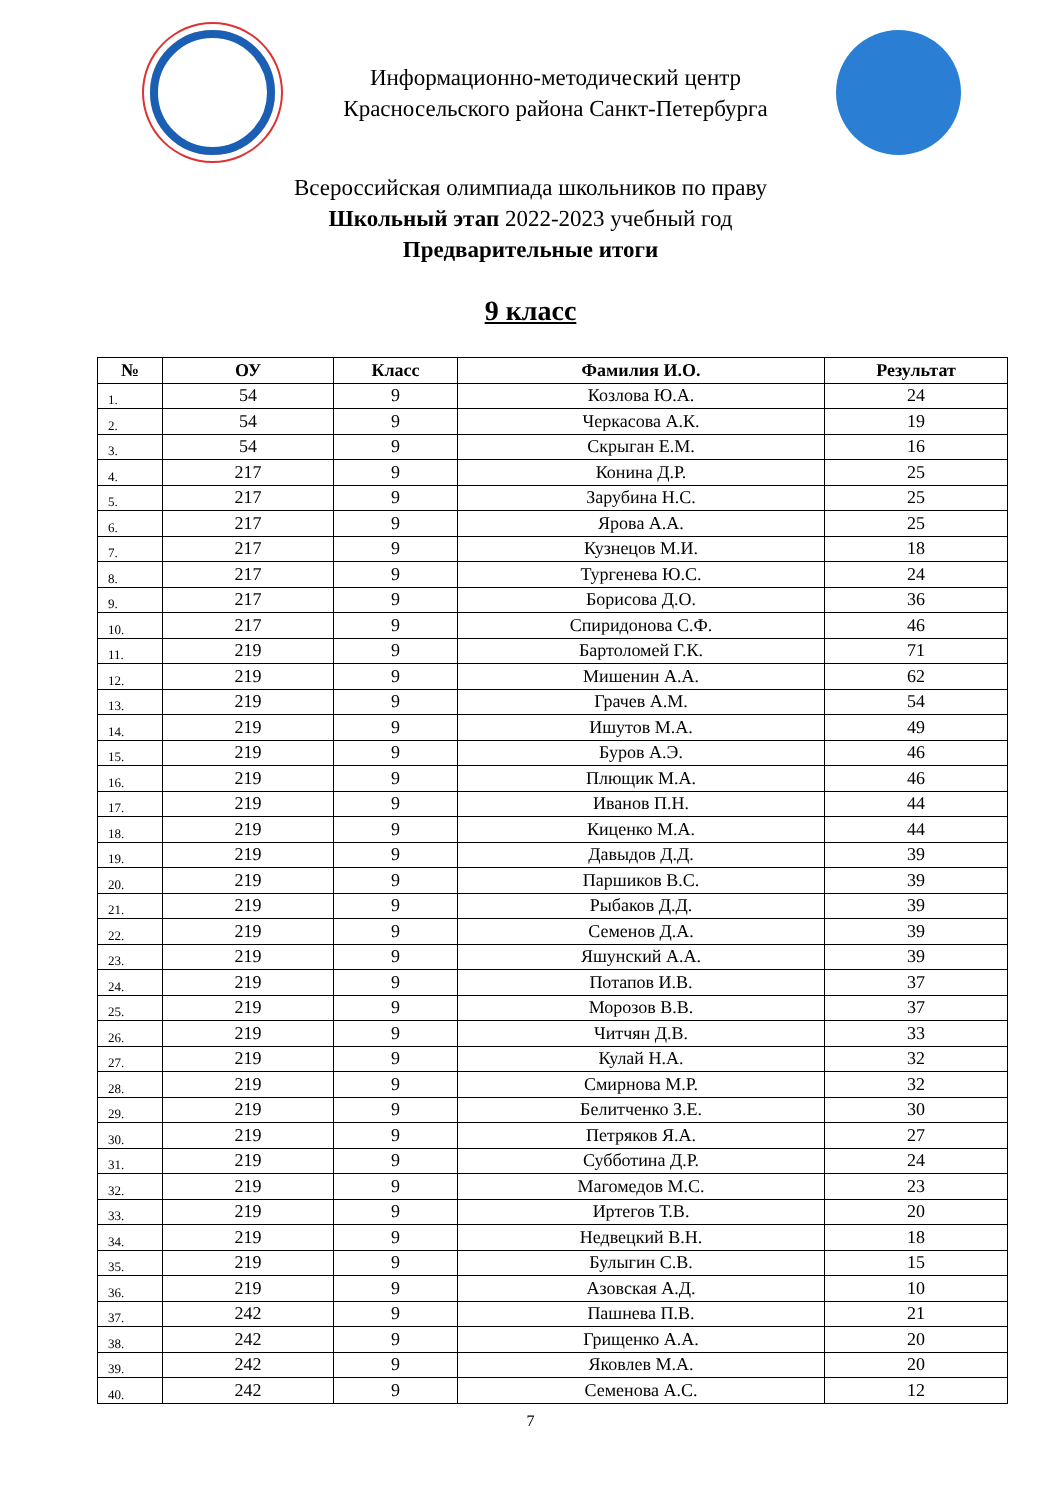Информационно-методический центр
Красносельского района Санкт-Петербурга
Всероссийская олимпиада школьников по праву
Школьный этап 2022-2023 учебный год
Предварительные итоги
9 класс
| № | ОУ | Класс | Фамилия И.О. | Результат |
| --- | --- | --- | --- | --- |
| 1. | 54 | 9 | Козлова Ю.А. | 24 |
| 2. | 54 | 9 | Черкасова А.К. | 19 |
| 3. | 54 | 9 | Скрыган Е.М. | 16 |
| 4. | 217 | 9 | Конина Д.Р. | 25 |
| 5. | 217 | 9 | Зарубина Н.С. | 25 |
| 6. | 217 | 9 | Ярова А.А. | 25 |
| 7. | 217 | 9 | Кузнецов М.И. | 18 |
| 8. | 217 | 9 | Тургенева Ю.С. | 24 |
| 9. | 217 | 9 | Борисова Д.О. | 36 |
| 10. | 217 | 9 | Спиридонова С.Ф. | 46 |
| 11. | 219 | 9 | Бартоломей Г.К. | 71 |
| 12. | 219 | 9 | Мишенин А.А. | 62 |
| 13. | 219 | 9 | Грачев А.М. | 54 |
| 14. | 219 | 9 | Ишутов М.А. | 49 |
| 15. | 219 | 9 | Буров А.Э. | 46 |
| 16. | 219 | 9 | Плющик М.А. | 46 |
| 17. | 219 | 9 | Иванов П.Н. | 44 |
| 18. | 219 | 9 | Киценко М.А. | 44 |
| 19. | 219 | 9 | Давыдов Д.Д. | 39 |
| 20. | 219 | 9 | Паршиков В.С. | 39 |
| 21. | 219 | 9 | Рыбаков Д.Д. | 39 |
| 22. | 219 | 9 | Семенов Д.А. | 39 |
| 23. | 219 | 9 | Яшунский А.А. | 39 |
| 24. | 219 | 9 | Потапов И.В. | 37 |
| 25. | 219 | 9 | Морозов В.В. | 37 |
| 26. | 219 | 9 | Читчян Д.В. | 33 |
| 27. | 219 | 9 | Кулай Н.А. | 32 |
| 28. | 219 | 9 | Смирнова М.Р. | 32 |
| 29. | 219 | 9 | Белитченко З.Е. | 30 |
| 30. | 219 | 9 | Петряков Я.А. | 27 |
| 31. | 219 | 9 | Субботина Д.Р. | 24 |
| 32. | 219 | 9 | Магомедов М.С. | 23 |
| 33. | 219 | 9 | Иртегов Т.В. | 20 |
| 34. | 219 | 9 | Недвецкий В.Н. | 18 |
| 35. | 219 | 9 | Булыгин С.В. | 15 |
| 36. | 219 | 9 | Азовская А.Д. | 10 |
| 37. | 242 | 9 | Пашнева П.В. | 21 |
| 38. | 242 | 9 | Грищенко А.А. | 20 |
| 39. | 242 | 9 | Яковлев М.А. | 20 |
| 40. | 242 | 9 | Семенова А.С. | 12 |
7